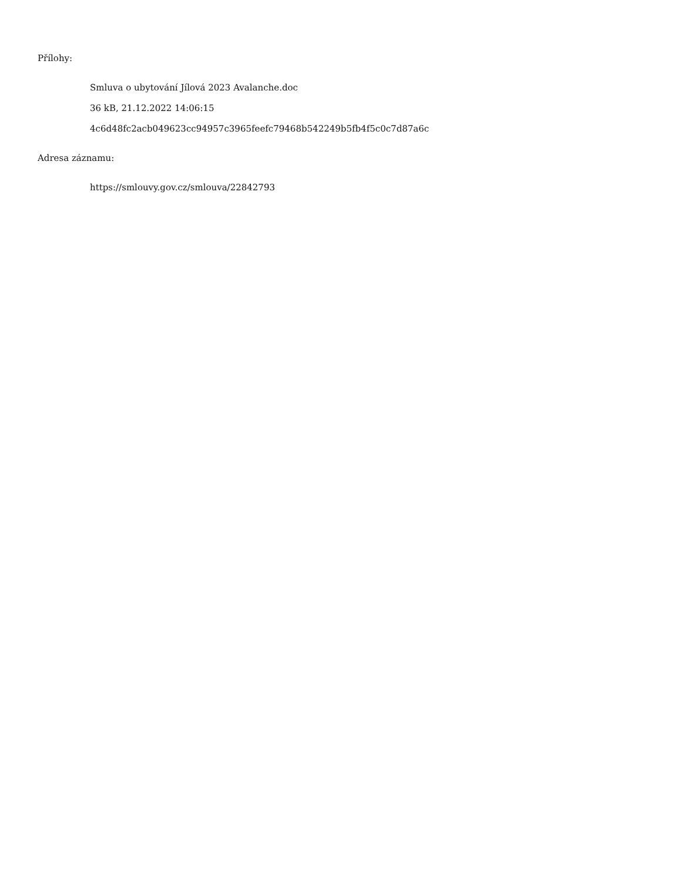Přílohy:
Smluva o ubytování Jílová 2023 Avalanche.doc
36 kB, 21.12.2022 14:06:15
4c6d48fc2acb049623cc94957c3965feefc79468b542249b5fb4f5c0c7d87a6c
Adresa záznamu:
https://smlouvy.gov.cz/smlouva/22842793